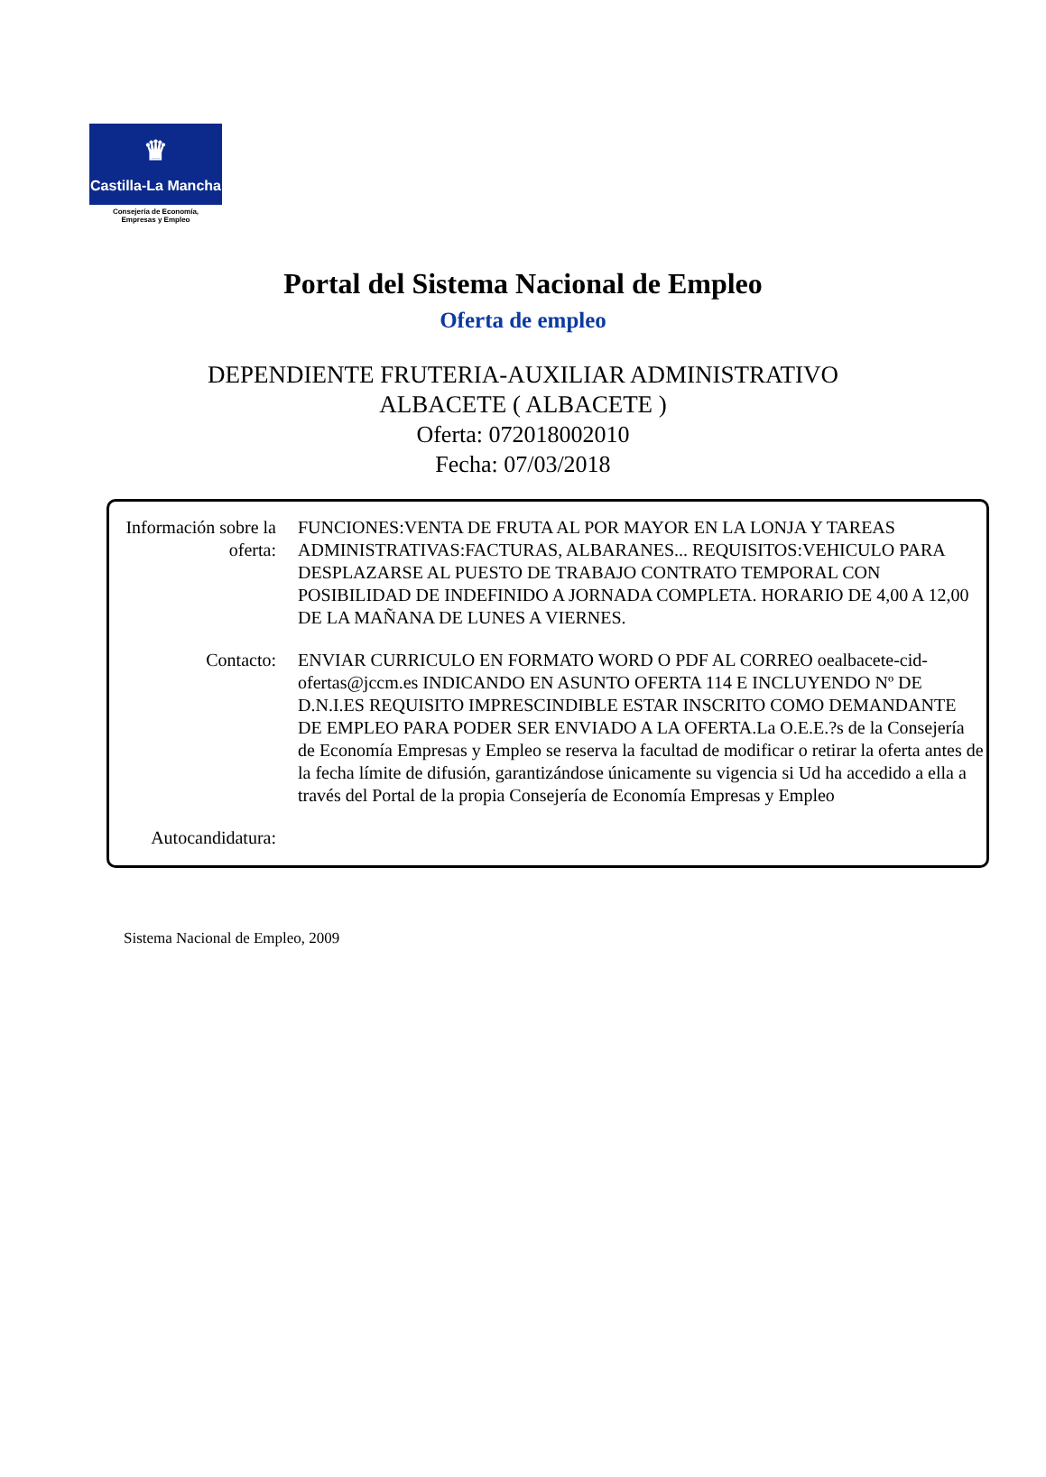♛
Castilla-La Mancha
Consejería de Economía,
Empresas y Empleo
Portal del Sistema Nacional de Empleo
Oferta de empleo
DEPENDIENTE FRUTERIA-AUXILIAR ADMINISTRATIVO
ALBACETE ( ALBACETE )
Oferta: 072018002010
Fecha: 07/03/2018
Información sobre la oferta:
FUNCIONES:VENTA DE FRUTA AL POR MAYOR EN LA LONJA Y TAREAS ADMINISTRATIVAS:FACTURAS, ALBARANES... REQUISITOS:VEHICULO PARA DESPLAZARSE AL PUESTO DE TRABAJO CONTRATO TEMPORAL CON POSIBILIDAD DE INDEFINIDO A JORNADA COMPLETA. HORARIO DE 4,00 A 12,00 DE LA MAÑANA DE LUNES A VIERNES.
Contacto: ENVIAR CURRICULO EN FORMATO WORD O PDF AL CORREO oealbacete-cid-ofertas@jccm.es INDICANDO EN ASUNTO OFERTA 114 E INCLUYENDO Nº DE D.N.I.ES REQUISITO IMPRESCINDIBLE ESTAR INSCRITO COMO DEMANDANTE DE EMPLEO PARA PODER SER ENVIADO A LA OFERTA.La O.E.E.?s de la Consejería de Economía Empresas y Empleo se reserva la facultad de modificar o retirar la oferta antes de la fecha límite de difusión, garantizándose únicamente su vigencia si Ud ha accedido a ella a través del Portal de la propia Consejería de Economía Empresas y Empleo
Autocandidatura:
Sistema Nacional de Empleo, 2009